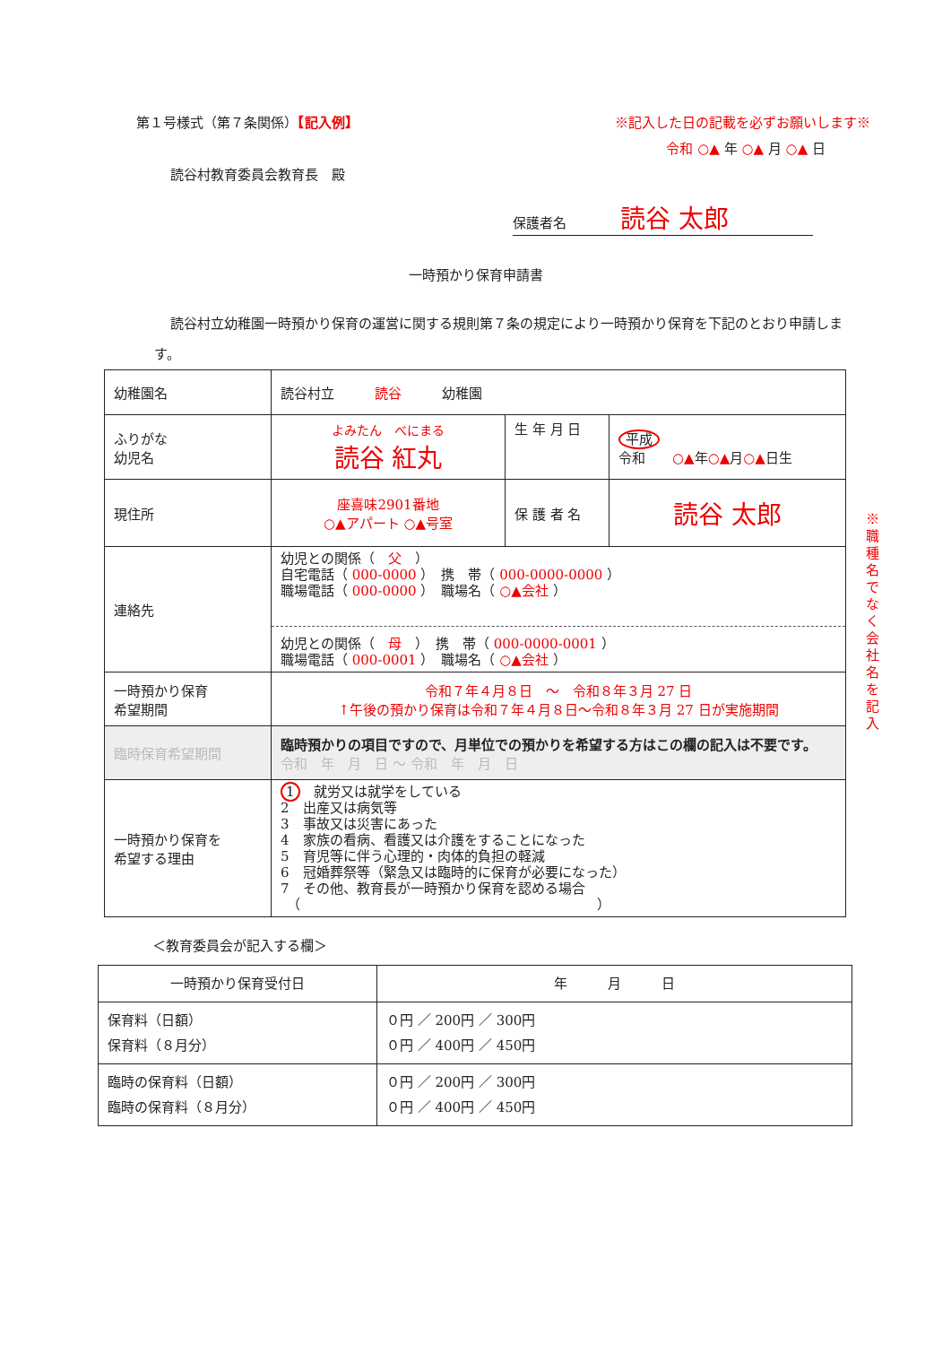第１号様式（第７条関係）【記入例】 ※記入した日の記載を必ずお願いします※
令和 ○▲ 年 ○▲ 月 ○▲ 日
読谷村教育委員会教育長　殿
保護者名　　　　読谷 太郎
一時預かり保育申請書
読谷村立幼稚園一時預かり保育の運営に関する規則第７条の規定により一時預かり保育を下記のとおり申請します。
| 幼稚園名 | 読谷村立 読谷 幼稚園 | | |
| ふりがな 幼児名 | よみたん べにまる 読谷 紅丸 | 生 年 月 日 | 平成 令和 ○▲ 年 ○▲ 月 ○▲ 日生 |
| 現住所 | 座喜味2901番地 ○▲アパート ○▲号室 | 保 護 者 名 | 読谷 太郎 |
| 連絡先 | 幼児との関係（ 父 ） 自宅電話（ 000-0000 ） 携 帯（ 000-0000-0000 ） 職場電話（ 000-0000 ） 職場名（ ○▲会社 ） 幼児との関係（ 母 ） 携 帯（ 000-0000-0001 ） 職場電話（ 000-0001 ） 職場名（ ○▲会社 ） | | |
| 一時預かり保育 希望期間 | 令和７年４月８日 ～ 令和８年３月 27 日 ↑午後の預かり保育は令和７年４月８日～令和８年３月 27 日が実施期間 | | |
| 臨時保育希望期間 | 臨時預かりの項目ですので、月単位での預かりを希望する方はこの欄の記入は不要です。 令和 年 月 日 ～ 令和 年 月 日 | | |
| 一時預かり保育を 希望する理由 | 1 就労又は就学をしている 2 出産又は病気等 3 事故又は災害にあった 4 家族の看病、看護又は介護をすることになった 5 育児等に伴う心理的・肉体的負担の軽減 6 冠婚葬祭等（緊急又は臨時的に保育が必要になった） 7 その他、教育長が一時預かり保育を認める場合 （ ） | | |
＜教育委員会が記入する欄＞
| 一時預かり保育受付日 | 年 月 日 |
| 保育料（日額） 保育料（８月分） | ０円 ／ 200円 ／ 300円 ０円 ／ 400円 ／ 450円 |
| 臨時の保育料（日額） 臨時の保育料（８月分） | ０円 ／ 200円 ／ 300円 ０円 ／ 400円 ／ 450円 |
※職種名でなく会社名を記入